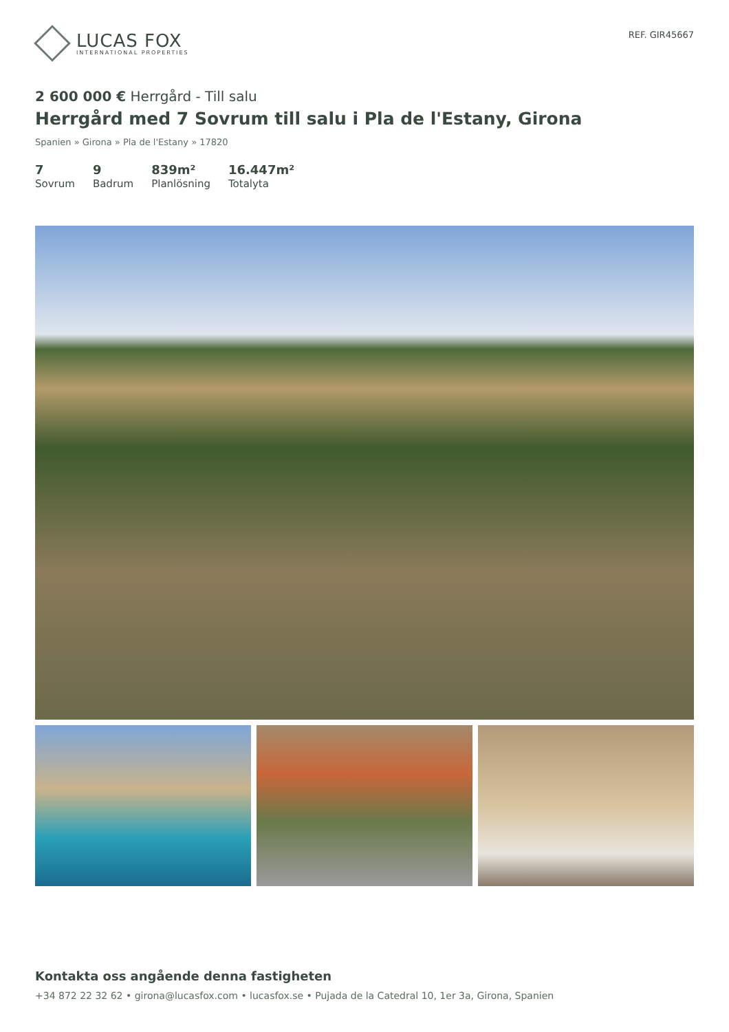LUCAS FOX
INTERNATIONAL PROPERTIES
REF. GIR45667
2 600 000 € Herrgård - Till salu
Herrgård med 7 Sovrum till salu i Pla de l'Estany, Girona
Spanien » Girona » Pla de l'Estany » 17820
7
Sovrum
9
Badrum
839m²
Planlösning
16.447m²
Totalyta
Kontakta oss angående denna fastigheten
+34 872 22 32 62 • girona@lucasfox.com • lucasfox.se • Pujada de la Catedral 10, 1er 3a, Girona, Spanien